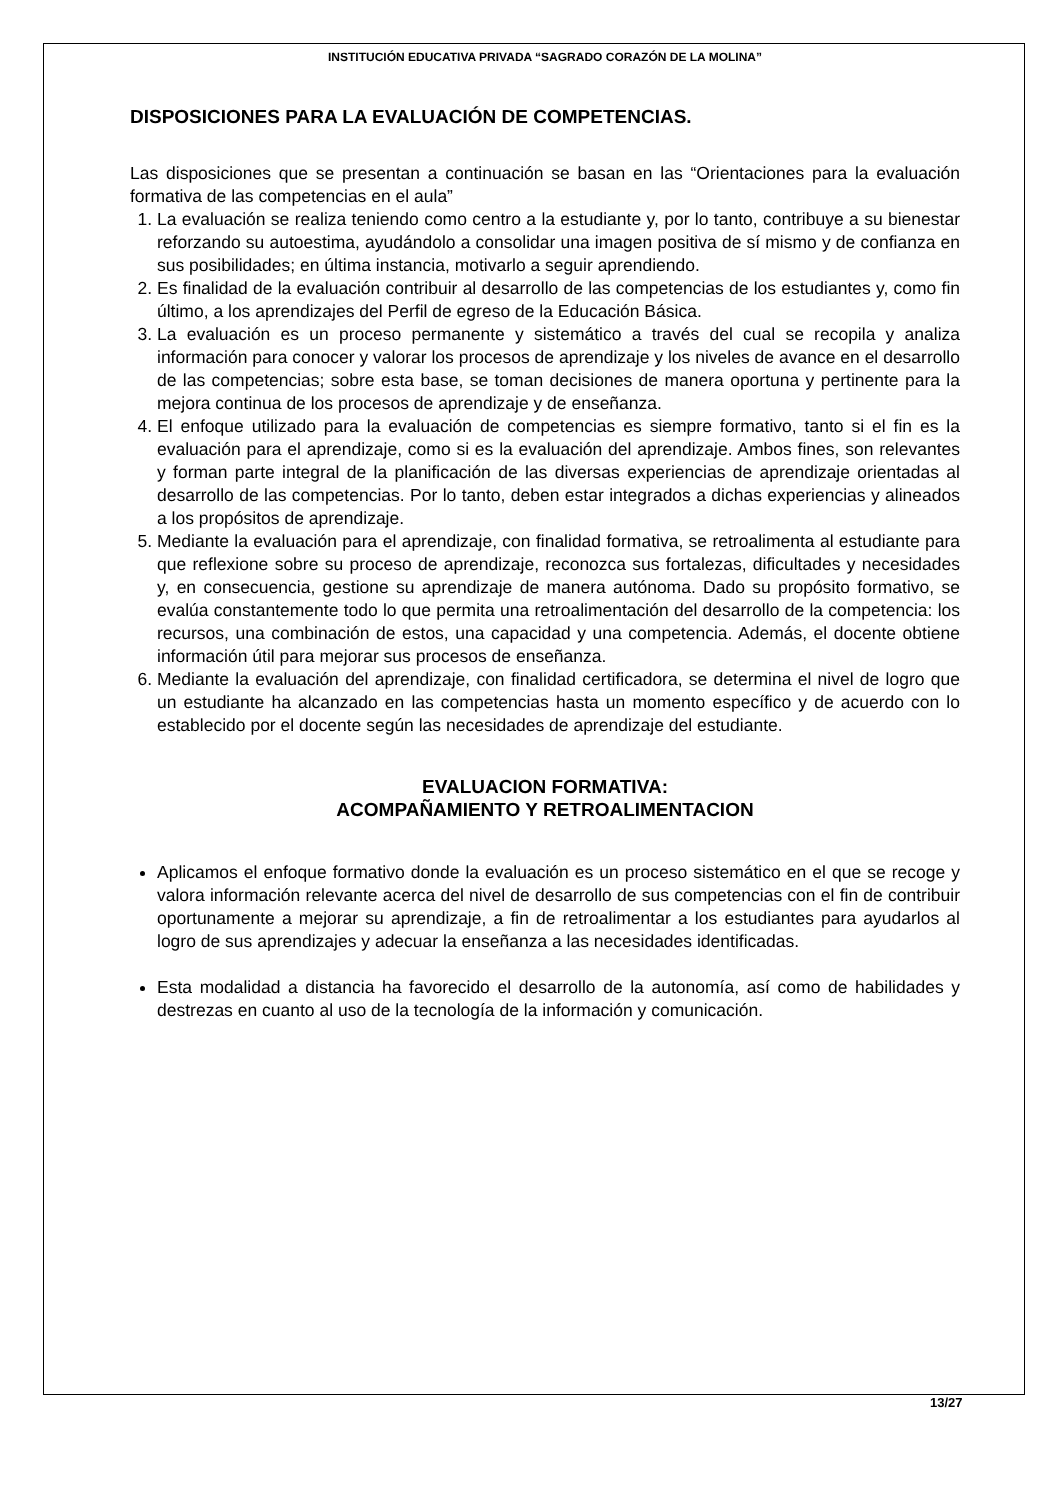INSTITUCIÓN EDUCATIVA PRIVADA “SAGRADO CORAZÓN DE LA MOLINA”
DISPOSICIONES PARA LA EVALUACIÓN DE COMPETENCIAS.
Las disposiciones que se presentan a continuación se basan en las “Orientaciones para la evaluación formativa de las competencias en el aula”
1. La evaluación se realiza teniendo como centro a la estudiante y, por lo tanto, contribuye a su bienestar reforzando su autoestima, ayudándolo a consolidar una imagen positiva de sí mismo y de confianza en sus posibilidades; en última instancia, motivarlo a seguir aprendiendo.
2. Es finalidad de la evaluación contribuir al desarrollo de las competencias de los estudiantes y, como fin último, a los aprendizajes del Perfil de egreso de la Educación Básica.
3. La evaluación es un proceso permanente y sistemático a través del cual se recopila y analiza información para conocer y valorar los procesos de aprendizaje y los niveles de avance en el desarrollo de las competencias; sobre esta base, se toman decisiones de manera oportuna y pertinente para la mejora continua de los procesos de aprendizaje y de enseñanza.
4. El enfoque utilizado para la evaluación de competencias es siempre formativo, tanto si el fin es la evaluación para el aprendizaje, como si es la evaluación del aprendizaje. Ambos fines, son relevantes y forman parte integral de la planificación de las diversas experiencias de aprendizaje orientadas al desarrollo de las competencias. Por lo tanto, deben estar integrados a dichas experiencias y alineados a los propósitos de aprendizaje.
5. Mediante la evaluación para el aprendizaje, con finalidad formativa, se retroalimenta al estudiante para que reflexione sobre su proceso de aprendizaje, reconozca sus fortalezas, dificultades y necesidades y, en consecuencia, gestione su aprendizaje de manera autónoma. Dado su propósito formativo, se evalúa constantemente todo lo que permita una retroalimentación del desarrollo de la competencia: los recursos, una combinación de estos, una capacidad y una competencia. Además, el docente obtiene información útil para mejorar sus procesos de enseñanza.
6. Mediante la evaluación del aprendizaje, con finalidad certificadora, se determina el nivel de logro que un estudiante ha alcanzado en las competencias hasta un momento específico y de acuerdo con lo establecido por el docente según las necesidades de aprendizaje del estudiante.
EVALUACION FORMATIVA:
ACOMPAÑAMIENTO Y RETROALIMENTACION
Aplicamos el enfoque formativo donde la evaluación es un proceso sistemático en el que se recoge y valora información relevante acerca del nivel de desarrollo de sus competencias con el fin de contribuir oportunamente a mejorar su aprendizaje, a fin de retroalimentar a los estudiantes para ayudarlos al logro de sus aprendizajes y adecuar la enseñanza a las necesidades identificadas.
Esta modalidad a distancia ha favorecido el desarrollo de la autonomía, así como de habilidades y destrezas en cuanto al uso de la tecnología de la información y comunicación.
13/27